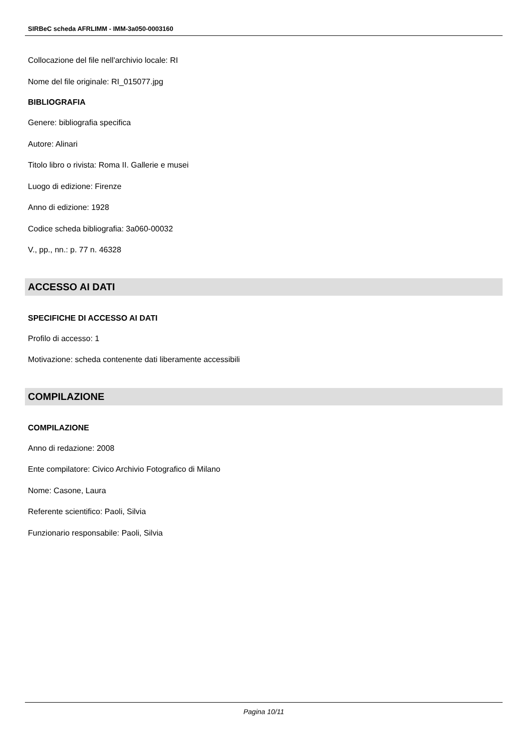SIRBeC scheda AFRLIMM - IMM-3a050-0003160
Collocazione del file nell'archivio locale: RI
Nome del file originale: RI_015077.jpg
BIBLIOGRAFIA
Genere: bibliografia specifica
Autore: Alinari
Titolo libro o rivista: Roma II. Gallerie e musei
Luogo di edizione: Firenze
Anno di edizione: 1928
Codice scheda bibliografia: 3a060-00032
V., pp., nn.: p. 77 n. 46328
ACCESSO AI DATI
SPECIFICHE DI ACCESSO AI DATI
Profilo di accesso: 1
Motivazione: scheda contenente dati liberamente accessibili
COMPILAZIONE
COMPILAZIONE
Anno di redazione: 2008
Ente compilatore: Civico Archivio Fotografico di Milano
Nome: Casone, Laura
Referente scientifico: Paoli, Silvia
Funzionario responsabile: Paoli, Silvia
Pagina 10/11